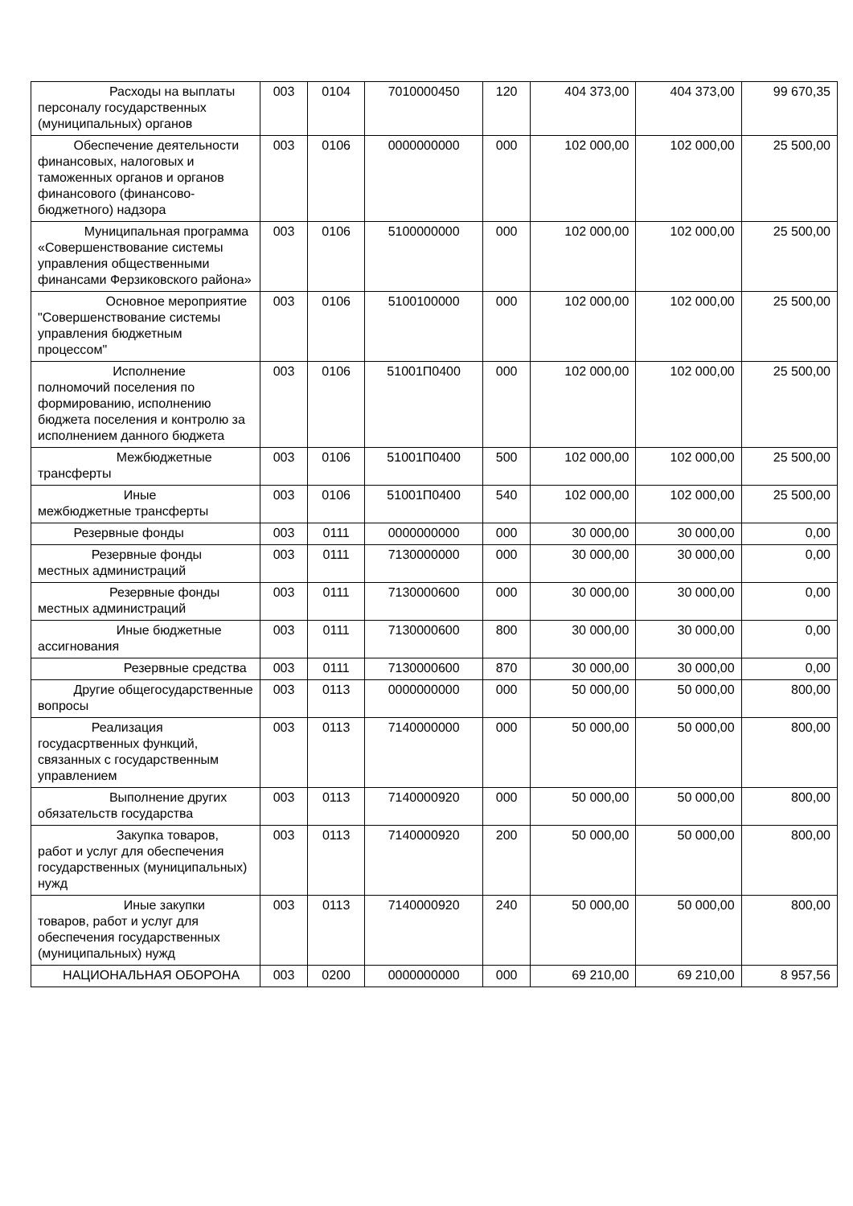| Расходы на выплаты персоналу государственных (муниципальных) органов | 003 | 0104 | 7010000450 | 120 | 404 373,00 | 404 373,00 | 99 670,35 |
| Обеспечение деятельности финансовых, налоговых и таможенных органов и органов финансового (финансово-бюджетного) надзора | 003 | 0106 | 0000000000 | 000 | 102 000,00 | 102 000,00 | 25 500,00 |
| Муниципальная программа «Совершенствование системы управления общественными финансами Ферзиковского района» | 003 | 0106 | 5100000000 | 000 | 102 000,00 | 102 000,00 | 25 500,00 |
| Основное мероприятие "Совершенствование системы управления бюджетным процессом" | 003 | 0106 | 5100100000 | 000 | 102 000,00 | 102 000,00 | 25 500,00 |
| Исполнение полномочий поселения по формированию, исполнению бюджета поселения и контролю за исполнением данного бюджета | 003 | 0106 | 51001П0400 | 000 | 102 000,00 | 102 000,00 | 25 500,00 |
| Межбюджетные трансферты | 003 | 0106 | 51001П0400 | 500 | 102 000,00 | 102 000,00 | 25 500,00 |
| Иные межбюджетные трансферты | 003 | 0106 | 51001П0400 | 540 | 102 000,00 | 102 000,00 | 25 500,00 |
| Резервные фонды | 003 | 0111 | 0000000000 | 000 | 30 000,00 | 30 000,00 | 0,00 |
| Резервные фонды местных администраций | 003 | 0111 | 7130000000 | 000 | 30 000,00 | 30 000,00 | 0,00 |
| Резервные фонды местных администраций | 003 | 0111 | 7130000600 | 000 | 30 000,00 | 30 000,00 | 0,00 |
| Иные бюджетные ассигнования | 003 | 0111 | 7130000600 | 800 | 30 000,00 | 30 000,00 | 0,00 |
| Резервные средства | 003 | 0111 | 7130000600 | 870 | 30 000,00 | 30 000,00 | 0,00 |
| Другие общегосударственные вопросы | 003 | 0113 | 0000000000 | 000 | 50 000,00 | 50 000,00 | 800,00 |
| Реализация госудасртвенных функций, связанных с государственным управлением | 003 | 0113 | 7140000000 | 000 | 50 000,00 | 50 000,00 | 800,00 |
| Выполнение других обязательств государства | 003 | 0113 | 7140000920 | 000 | 50 000,00 | 50 000,00 | 800,00 |
| Закупка товаров, работ и услуг для обеспечения государственных (муниципальных) нужд | 003 | 0113 | 7140000920 | 200 | 50 000,00 | 50 000,00 | 800,00 |
| Иные закупки товаров, работ и услуг для обеспечения государственных (муниципальных) нужд | 003 | 0113 | 7140000920 | 240 | 50 000,00 | 50 000,00 | 800,00 |
| НАЦИОНАЛЬНАЯ ОБОРОНА | 003 | 0200 | 0000000000 | 000 | 69 210,00 | 69 210,00 | 8 957,56 |